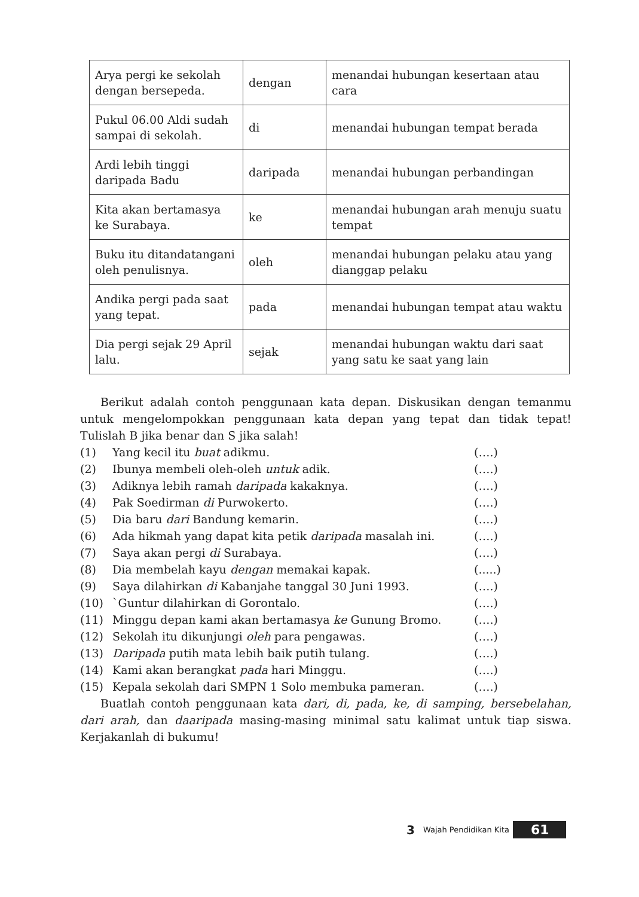| Arya pergi ke sekolah dengan bersepeda. | dengan | menandai hubungan kesertaan atau cara |
| Pukul 06.00 Aldi sudah sampai di sekolah. | di | menandai hubungan tempat berada |
| Ardi lebih tinggi daripada Badu | daripada | menandai hubungan perbandingan |
| Kita akan bertamasya ke Surabaya. | ke | menandai hubungan arah menuju suatu tempat |
| Buku itu ditandatangani oleh penulisnya. | oleh | menandai hubungan pelaku atau yang dianggap pelaku |
| Andika pergi pada saat yang tepat. | pada | menandai hubungan tempat atau waktu |
| Dia pergi sejak 29 April lalu. | sejak | menandai hubungan waktu dari saat yang satu ke saat yang lain |
Berikut adalah contoh penggunaan kata depan. Diskusikan dengan temanmu untuk mengelompokkan penggunaan kata depan yang tepat dan tidak tepat! Tulislah B jika benar dan S jika salah!
(1) Yang kecil itu buat adikmu. (….)
(2) Ibunya membeli oleh-oleh untuk adik. (….)
(3) Adiknya lebih ramah daripada kakaknya. (….)
(4) Pak Soedirman di Purwokerto. (….)
(5) Dia baru dari Bandung kemarin. (….)
(6) Ada hikmah yang dapat kita petik daripada masalah ini. (….)
(7) Saya akan pergi di Surabaya. (….)
(8) Dia membelah kayu dengan memakai kapak. (.....)
(9) Saya dilahirkan di Kabanjahe tanggal 30 Juni 1993. (….)
(10) `Guntur dilahirkan di Gorontalo. (….)
(11) Minggu depan kami akan bertamasya ke Gunung Bromo. (….)
(12) Sekolah itu dikunjungi oleh para pengawas. (….)
(13) Daripada putih mata lebih baik putih tulang. (….)
(14) Kami akan berangkat pada hari Minggu. (….)
(15) Kepala sekolah dari SMPN 1 Solo membuka pameran. (….)
Buatlah contoh penggunaan kata dari, di, pada, ke, di samping, bersebelahan, dari arah, dan daaripada masing-masing minimal satu kalimat untuk tiap siswa. Kerjakanlah di bukumu!
3 Wajah Pendidikan Kita 61